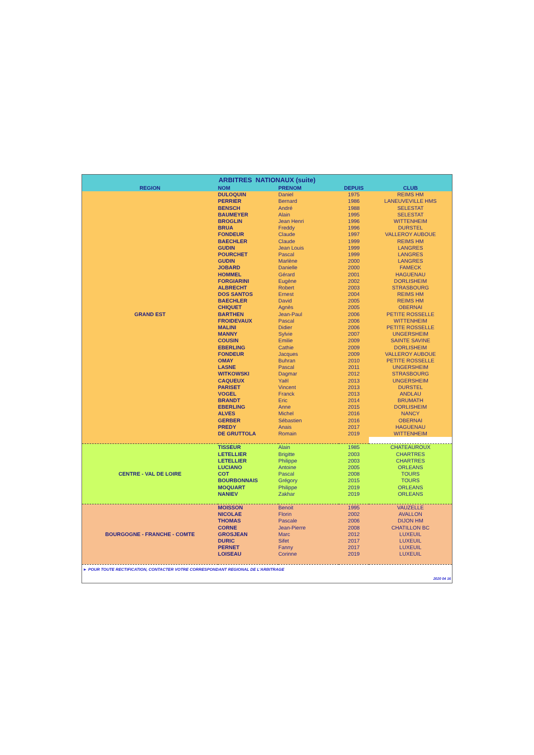| ARBITRES NATIONAUX (suite) | | | | |
| REGION | NOM | PRENOM | DEPUIS | CLUB |
| GRAND EST | DULOQUIN | Daniel | 1975 | REIMS HM |
| | PERRIER | Bernard | 1986 | LANEUVEVILLE HMS |
| | BENSCH | André | 1988 | SELESTAT |
| | BAUMEYER | Alain | 1995 | SELESTAT |
| | BROGLIN | Jean Henri | 1996 | WITTENHEIM |
| | BRUA | Freddy | 1996 | DURSTEL |
| | FONDEUR | Claude | 1997 | VALLEROY AUBOUE |
| | BAECHLER | Claude | 1999 | REIMS HM |
| | GUDIN | Jean Louis | 1999 | LANGRES |
| | POURCHET | Pascal | 1999 | LANGRES |
| | GUDIN | Marlène | 2000 | LANGRES |
| | JOBARD | Danielle | 2000 | FAMECK |
| | HOMMEL | Gérard | 2001 | HAGUENAU |
| | FORGIARINI | Eugène | 2002 | DORLISHEIM |
| | ALBRECHT | Robert | 2003 | STRASBOURG |
| | DOS SANTOS | Ernest | 2004 | REIMS HM |
| | BAECHLER | David | 2005 | REIMS HM |
| | CHIQUET | Agnès | 2005 | OBERNAI |
| | BARTHEN | Jean-Paul | 2006 | PETITE ROSSELLE |
| | FROIDEVAUX | Pascal | 2006 | WITTENHEIM |
| | MALINI | Didier | 2006 | PETITE ROSSELLE |
| | MANNY | Sylvie | 2007 | UNGERSHEIM |
| | COUSIN | Emilie | 2009 | SAINTE SAVINE |
| | EBERLING | Cathie | 2009 | DORLISHEIM |
| | FONDEUR | Jacques | 2009 | VALLEROY AUBOUE |
| | OMAY | Buhran | 2010 | PETITE ROSSELLE |
| | LASNE | Pascal | 2011 | UNGERSHEIM |
| | WITKOWSKI | Dagmar | 2012 | STRASBOURG |
| | CAQUEUX | Yaël | 2013 | UNGERSHEIM |
| | PARISET | Vincent | 2013 | DURSTEL |
| | VOGEL | Franck | 2013 | ANDLAU |
| | BRANDT | Eric | 2014 | BRUMATH |
| | EBERLING | Anne | 2015 | DORLISHEIM |
| | ALVES | Michel | 2016 | NANCY |
| | GERBER | Sébastien | 2016 | OBERNAI |
| | PREDY | Anais | 2017 | HAGUENAU |
| | DE GRUTTOLA | Romain | 2019 | WITTENHEIM |
| CENTRE - VAL DE LOIRE | TISSEUR | Alain | 1985 | CHATEAUROUX |
| | LETELLIER | Brigitte | 2003 | CHARTRES |
| | LETELLIER | Philippe | 2003 | CHARTRES |
| | LUCIANO | Antoine | 2005 | ORLEANS |
| | COT | Pascal | 2008 | TOURS |
| | BOURBONNAIS | Grégory | 2015 | TOURS |
| | MOQUART | Philippe | 2019 | ORLEANS |
| | NANIEV | Zakhar | 2019 | ORLEANS |
| BOURGOGNE - FRANCHE - COMTE | MOISSON | Benoit | 1995 | VAUZELLE |
| | NICOLAE | Florin | 2002 | AVALLON |
| | THOMAS | Pascale | 2006 | DIJON HM |
| | CORNE | Jean-Pierre | 2008 | CHATILLON BC |
| | GROSJEAN | Marc | 2012 | LUXEUIL |
| | DURIC | Sifet | 2017 | LUXEUIL |
| | PERNET | Fanny | 2017 | LUXEUIL |
| | LOISEAU | Corinne | 2019 | LUXEUIL |
| ► POUR TOUTE RECTIFICATION, CONTACTER VOTRE CORRESPONDANT REGIONAL DE L'ARBITRAGE | | | | |
| 2020 04 16 | | | | |